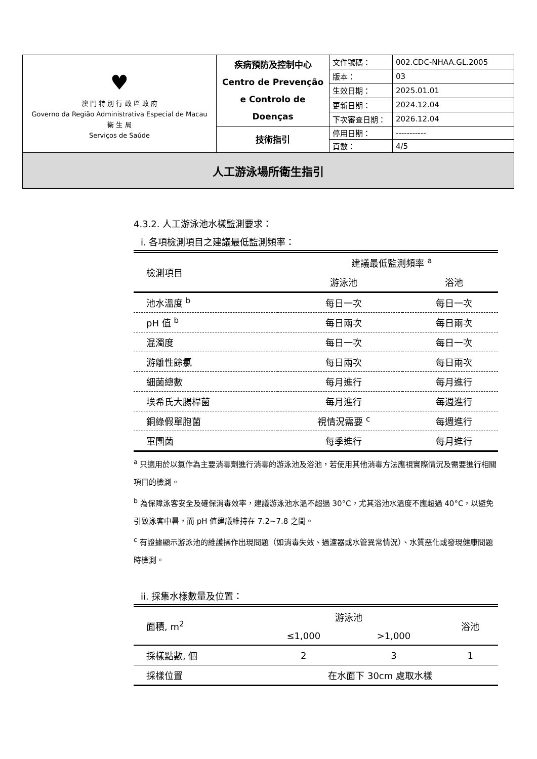| ♥ 澳 門 特 別 行 政 區 政 府 Governo da Região Administrativa Especial de Macau 衛 生 局 Serviços de Saúde | 疾病預防及控制中心 Centro de Prevenção e Controlo de Doenças | 文件號碼： | 002.CDC-NHAA.GL.2005 |
| | | 版本： | 03 |
| | | 生效日期： | 2025.01.01 |
| | | 更新日期： | 2024.12.04 |
| | | 下次審查日期： | 2026.12.04 |
| | 技術指引 | 停用日期： | ----------- |
| | | 頁數： | 4/5 |
| 人工游泳場所衛生指引 | | | |
4.3.2. 人工游泳池水樣監測要求：
i. 各項檢測項目之建議最低監測頻率：
| 檢測項目 | 建議最低監測頻率 <sup>a</sup> | |
| --- | --- | --- |
| | 游泳池 | 浴池 |
| 池水溫度 <sup>b</sup> | 每日一次 | 每日一次 |
| pH 值 <sup>b</sup> | 每日兩次 | 每日兩次 |
| 混濁度 | 每日一次 | 每日一次 |
| 游離性餘氯 | 每日兩次 | 每日兩次 |
| 細菌總數 | 每月進行 | 每月進行 |
| 埃希氏大腸桿菌 | 每月進行 | 每週進行 |
| 銅綠假單胞菌 | 視情況需要 <sup>c</sup> | 每週進行 |
| 軍團菌 | 每季進行 | 每月進行 |
<sup>a</sup> 只適用於以氯作為主要消毒劑進行消毒的游泳池及浴池，若使用其他消毒方法應視實際情況及需要進行相關項目的檢測。
<sup>b</sup> 為保障泳客安全及確保消毒效率，建議游泳池水溫不超過 30°C，尤其浴池水溫度不應超過 40°C，以避免引致泳客中暑，而 pH 值建議維持在 7.2~7.8 之間。
<sup>c</sup> 有證據顯示游泳池的維護操作出現問題（如消毒失效、過濾器或水管異常情況）、水質惡化或發現健康問題時檢測。
ii. 採集水樣數量及位置：
| 面積, m<sup>2</sup> | 游泳池 | | 浴池 |
| --- | --- | --- | --- |
| | ≤1,000 | >1,000 | |
| 採樣點數, 個 | 2 | 3 | 1 |
| 採樣位置 | 在水面下 30cm 處取水樣 | | |